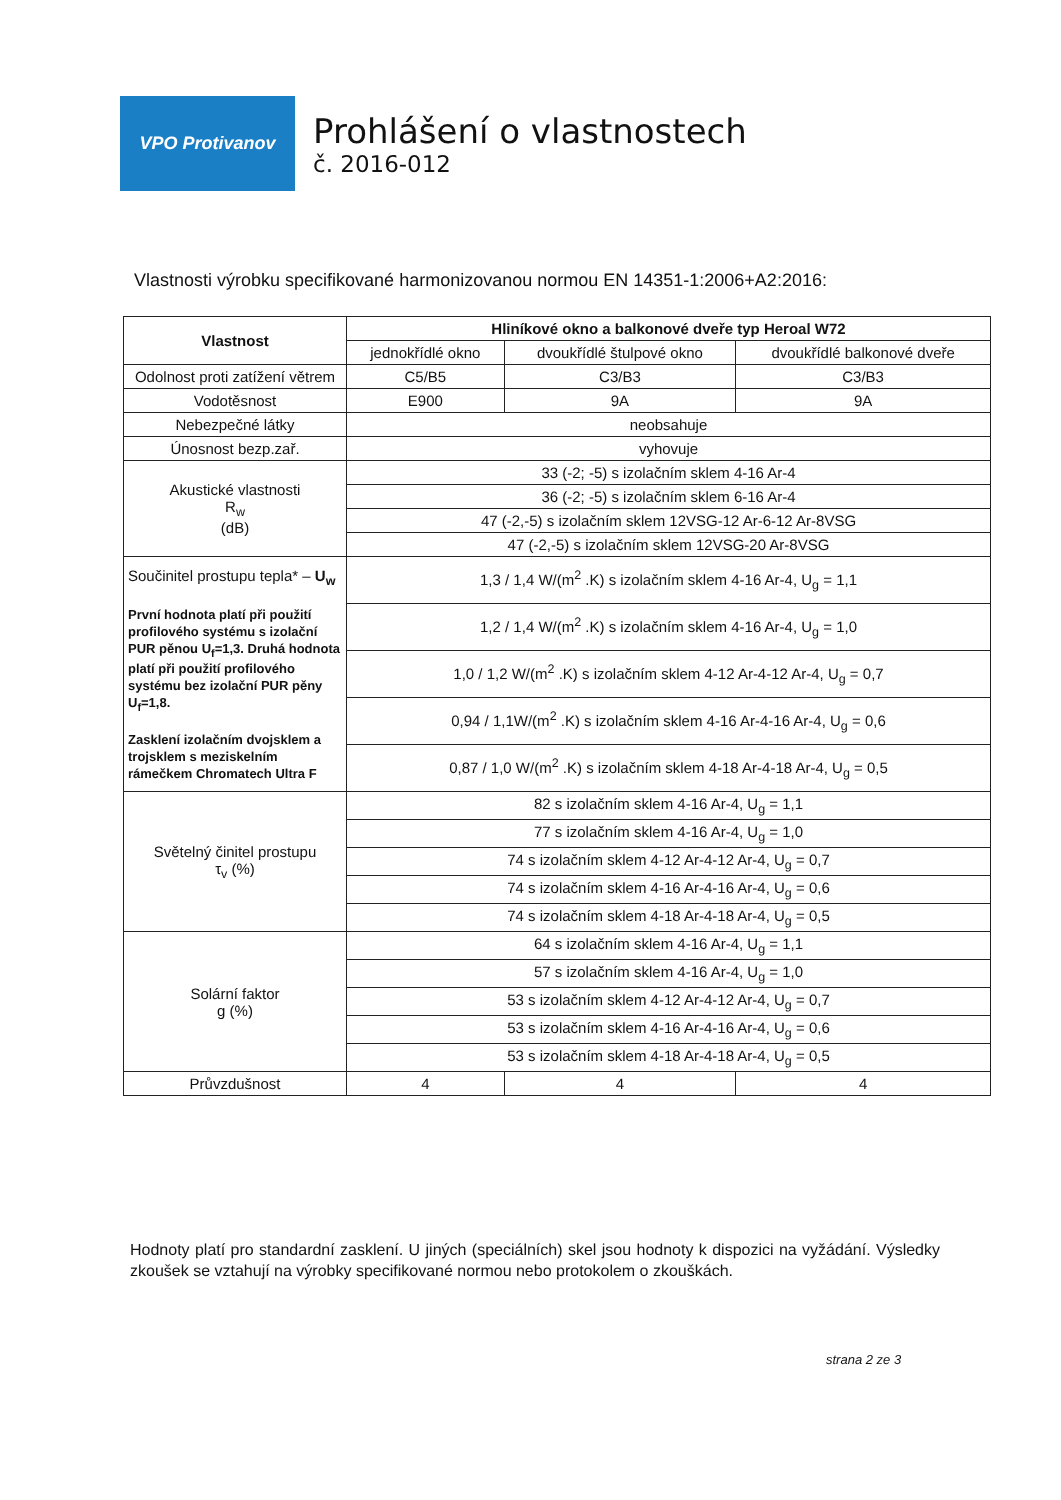VPO Protivanov
Prohlášení o vlastnostech
č. 2016-012
Vlastnosti výrobku specifikované harmonizovanou normou EN 14351-1:2006+A2:2016:
| Vlastnost | Hliníkové okno a balkonové dveře typ Heroal W72 | | |
| --- | --- | --- | --- |
| | jednokřídlé okno | dvoukřídlé štulpové okno | dvoukřídlé balkonové dveře |
| Odolnost proti zatížení větrem | C5/B5 | C3/B3 | C3/B3 |
| Vodotěsnost | E900 | 9A | 9A |
| Nebezpečné látky | neobsahuje | | |
| Únosnost bezp.zař. | vyhovuje | | |
| Akustické vlastnosti R<sub>w</sub> (dB) | 33 (-2; -5) s izolačním sklem 4-16 Ar-4 | | |
| | 36 (-2; -5) s izolačním sklem 6-16 Ar-4 | | |
| | 47 (-2,-5) s izolačním sklem 12VSG-12 Ar-6-12 Ar-8VSG | | |
| | 47 (-2,-5) s izolačním sklem 12VSG-20 Ar-8VSG | | |
| Součinitel prostupu tepla* – U<sub>w</sub> První hodnota platí při použití profilového systému s izolační PUR pěnou U<sub>f</sub>=1,3. Druhá hodnota platí při použití profilového systému bez izolační PUR pěny U<sub>f</sub>=1,8. Zasklení izolačním dvojsklem a trojsklem s meziskelním rámečkem Chromatech Ultra F | 1,3 / 1,4 W/(m<sup>2</sup> .K) s izolačním sklem 4-16 Ar-4, U<sub>g</sub> = 1,1 | | |
| | 1,2 / 1,4 W/(m<sup>2</sup> .K) s izolačním sklem 4-16 Ar-4, U<sub>g</sub> = 1,0 | | |
| | 1,0 / 1,2 W/(m<sup>2</sup> .K) s izolačním sklem 4-12 Ar-4-12 Ar-4, U<sub>g</sub> = 0,7 | | |
| | 0,94 / 1,1W/(m<sup>2</sup> .K) s izolačním sklem 4-16 Ar-4-16 Ar-4, U<sub>g</sub> = 0,6 | | |
| | 0,87 / 1,0 W/(m<sup>2</sup> .K) s izolačním sklem 4-18 Ar-4-18 Ar-4, U<sub>g</sub> = 0,5 | | |
| Světelný činitel prostupu τ<sub>v</sub> (%) | 82 s izolačním sklem 4-16 Ar-4, U<sub>g</sub> = 1,1 | | |
| | 77 s izolačním sklem 4-16 Ar-4, U<sub>g</sub> = 1,0 | | |
| | 74 s izolačním sklem 4-12 Ar-4-12 Ar-4, U<sub>g</sub> = 0,7 | | |
| | 74 s izolačním sklem 4-16 Ar-4-16 Ar-4, U<sub>g</sub> = 0,6 | | |
| | 74 s izolačním sklem 4-18 Ar-4-18 Ar-4, U<sub>g</sub> = 0,5 | | |
| Solární faktor g (%) | 64 s izolačním sklem 4-16 Ar-4, U<sub>g</sub> = 1,1 | | |
| | 57 s izolačním sklem 4-16 Ar-4, U<sub>g</sub> = 1,0 | | |
| | 53 s izolačním sklem 4-12 Ar-4-12 Ar-4, U<sub>g</sub> = 0,7 | | |
| | 53 s izolačním sklem 4-16 Ar-4-16 Ar-4, U<sub>g</sub> = 0,6 | | |
| | 53 s izolačním sklem 4-18 Ar-4-18 Ar-4, U<sub>g</sub> = 0,5 | | |
| Průvzdušnost | 4 | 4 | 4 |
Hodnoty platí pro standardní zasklení. U jiných (speciálních) skel jsou hodnoty k dispozici na vyžádání. Výsledky zkoušek se vztahují na výrobky specifikované normou nebo protokolem o zkouškách.
strana 2 ze 3